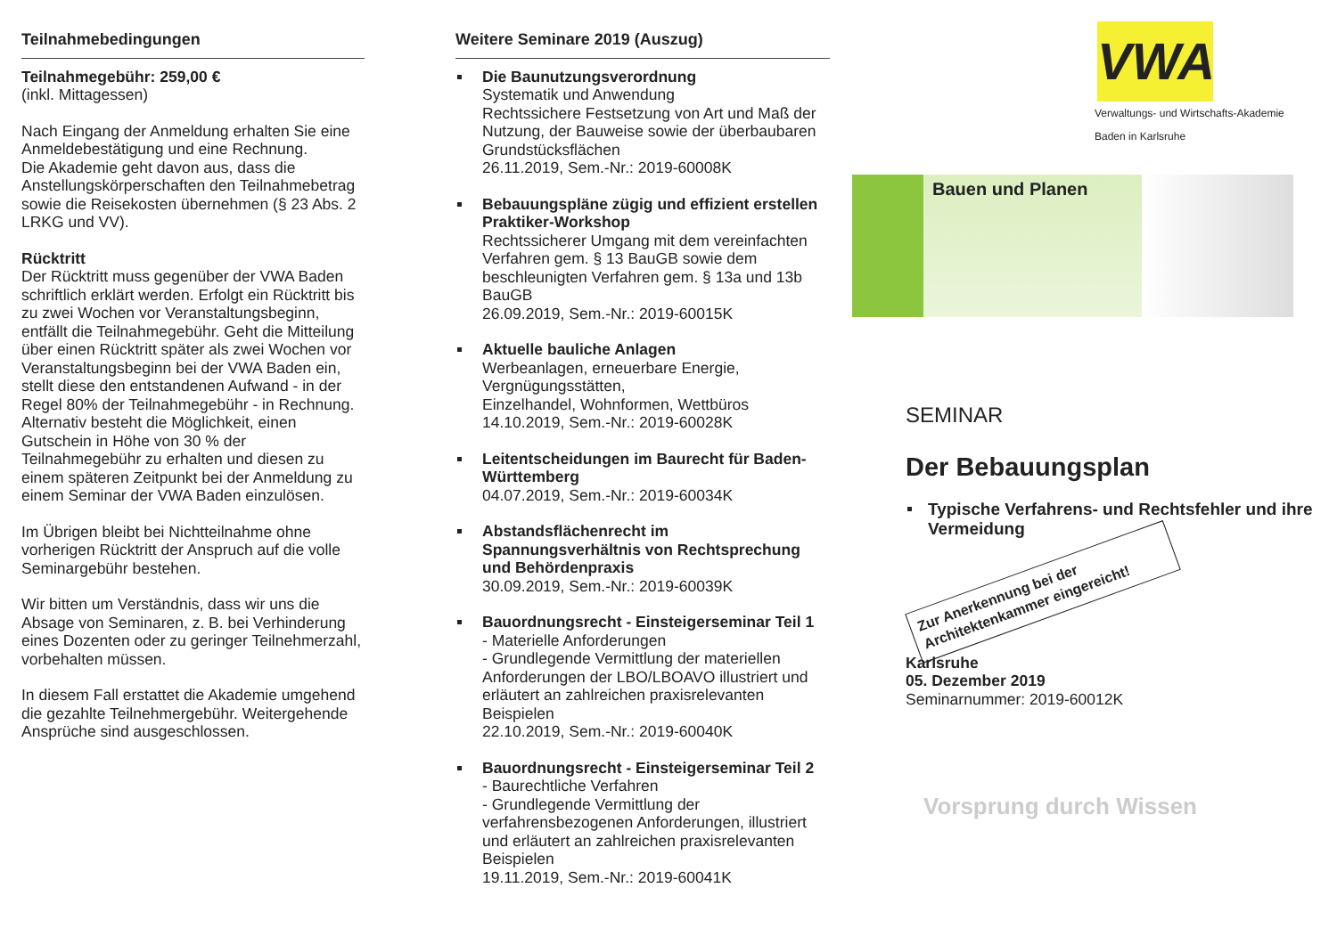Teilnahmebedingungen
Teilnahmegebühr: 259,00 €
(inkl. Mittagessen)
Nach Eingang der Anmeldung erhalten Sie eine Anmeldebestätigung und eine Rechnung.
Die Akademie geht davon aus, dass die Anstellungskörperschaften den Teilnahmebetrag sowie die Reisekosten übernehmen (§ 23 Abs. 2 LRKG und VV).
Rücktritt
Der Rücktritt muss gegenüber der VWA Baden schriftlich erklärt werden. Erfolgt ein Rücktritt bis zu zwei Wochen vor Veranstaltungsbeginn, entfällt die Teilnahmegebühr. Geht die Mitteilung über einen Rücktritt später als zwei Wochen vor Veranstaltungsbeginn bei der VWA Baden ein, stellt diese den entstandenen Aufwand - in der Regel 80% der Teilnahmegebühr - in Rechnung. Alternativ besteht die Möglichkeit, einen Gutschein in Höhe von 30 % der Teilnahmegebühr zu erhalten und diesen zu einem späteren Zeitpunkt bei der Anmeldung zu einem Seminar der VWA Baden einzulösen.
Im Übrigen bleibt bei Nichtteilnahme ohne vorherigen Rücktritt der Anspruch auf die volle Seminargebühr bestehen.
Wir bitten um Verständnis, dass wir uns die Absage von Seminaren, z. B. bei Verhinderung eines Dozenten oder zu geringer Teilnehmerzahl, vorbehalten müssen.
In diesem Fall erstattet die Akademie umgehend die gezahlte Teilnehmergebühr. Weitergehende Ansprüche sind ausgeschlossen.
Weitere Seminare 2019 (Auszug)
Die Baunutzungsverordnung
Systematik und Anwendung
Rechtssichere Festsetzung von Art und Maß der Nutzung, der Bauweise sowie der überbaubaren Grundstücksflächen
26.11.2019, Sem.-Nr.: 2019-60008K
Bebauungspläne zügig und effizient erstellen Praktiker-Workshop
Rechtssicherer Umgang mit dem vereinfachten Verfahren gem. § 13 BauGB sowie dem beschleunigten Verfahren gem. § 13a und 13b BauGB
26.09.2019, Sem.-Nr.: 2019-60015K
Aktuelle bauliche Anlagen
Werbeanlagen, erneuerbare Energie, Vergnügungsstätten,
Einzelhandel, Wohnformen, Wettbüros
14.10.2019, Sem.-Nr.: 2019-60028K
Leitentscheidungen im Baurecht für Baden-Württemberg
04.07.2019, Sem.-Nr.: 2019-60034K
Abstandsflächenrecht im Spannungsverhältnis von Rechtsprechung und Behördenpraxis
30.09.2019, Sem.-Nr.: 2019-60039K
Bauordnungsrecht - Einsteigerseminar Teil 1
- Materielle Anforderungen
- Grundlegende Vermittlung der materiellen Anforderungen der LBO/LBOAVO illustriert und erläutert an zahlreichen praxisrelevanten Beispielen
22.10.2019, Sem.-Nr.: 2019-60040K
Bauordnungsrecht - Einsteigerseminar Teil 2
- Baurechtliche Verfahren
- Grundlegende Vermittlung der verfahrensbezogenen Anforderungen, illustriert und erläutert an zahlreichen praxisrelevanten Beispielen
19.11.2019, Sem.-Nr.: 2019-60041K
VWA
Verwaltungs- und Wirtschafts-Akademie
Baden in Karlsruhe
Bauen und Planen
SEMINAR
Der Bebauungsplan
Typische Verfahrens- und Rechtsfehler und ihre Vermeidung
Zur Anerkennung bei der Architektenkammer eingereicht!
Karlsruhe
05. Dezember 2019
Seminarnummer: 2019-60012K
Vorsprung durch Wissen